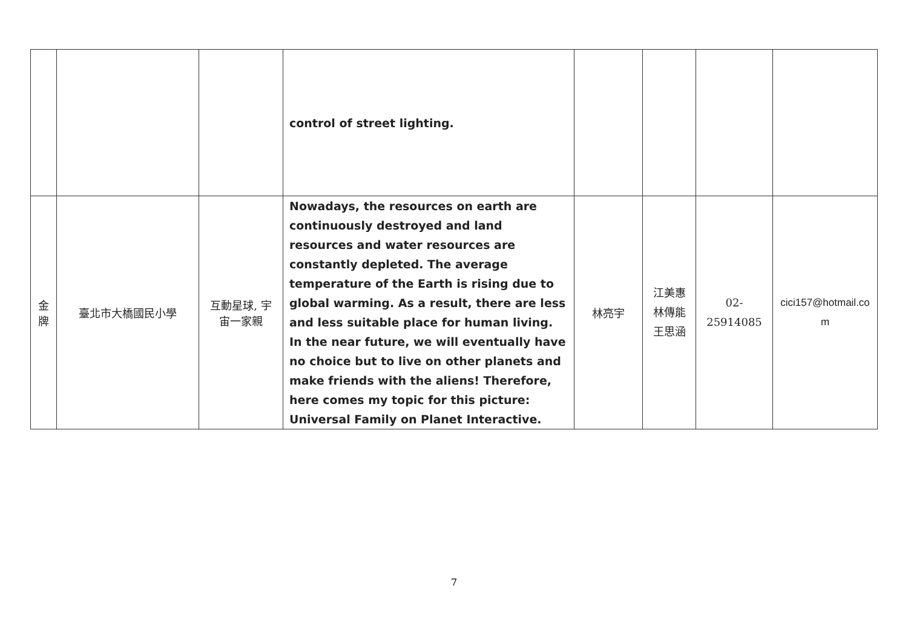| | | | control of street lighting. | | | | |
| 金 牌 | 臺北市大橋國民小學 | 互動星球, 宇 宙一家親 | Nowadays, the resources on earth are continuously destroyed and land resources and water resources are constantly depleted. The average temperature of the Earth is rising due to global warming. As a result, there are less and less suitable place for human living. In the near future, we will eventually have no choice but to live on other planets and make friends with the aliens! Therefore, here comes my topic for this picture: Universal Family on Planet Interactive. | 林亮宇 | 江美惠 林傳能 王思涵 | 02- 25914085 | cici157@hotmail.co m |
7